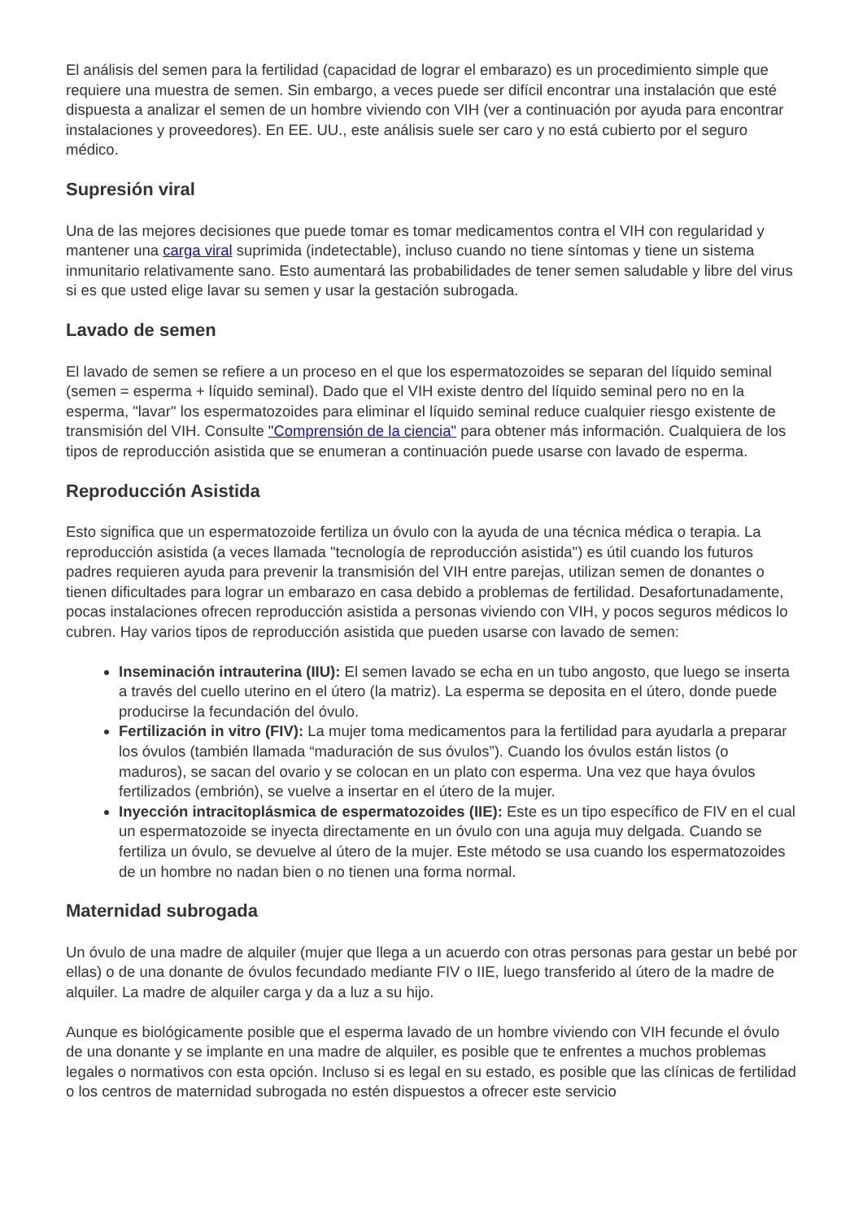El análisis del semen para la fertilidad (capacidad de lograr el embarazo) es un procedimiento simple que requiere una muestra de semen. Sin embargo, a veces puede ser difícil encontrar una instalación que esté dispuesta a analizar el semen de un hombre viviendo con VIH (ver a continuación por ayuda para encontrar instalaciones y proveedores). En EE. UU., este análisis suele ser caro y no está cubierto por el seguro médico.
Supresión viral
Una de las mejores decisiones que puede tomar es tomar medicamentos contra el VIH con regularidad y mantener una carga viral suprimida (indetectable), incluso cuando no tiene síntomas y tiene un sistema inmunitario relativamente sano. Esto aumentará las probabilidades de tener semen saludable y libre del virus si es que usted elige lavar su semen y usar la gestación subrogada.
Lavado de semen
El lavado de semen se refiere a un proceso en el que los espermatozoides se separan del líquido seminal (semen = esperma + líquido seminal). Dado que el VIH existe dentro del líquido seminal pero no en la esperma, "lavar" los espermatozoides para eliminar el líquido seminal reduce cualquier riesgo existente de transmisión del VIH. Consulte "Comprensión de la ciencia" para obtener más información. Cualquiera de los tipos de reproducción asistida que se enumeran a continuación puede usarse con lavado de esperma.
Reproducción Asistida
Esto significa que un espermatozoide fertiliza un óvulo con la ayuda de una técnica médica o terapia. La reproducción asistida (a veces llamada "tecnología de reproducción asistida") es útil cuando los futuros padres requieren ayuda para prevenir la transmisión del VIH entre parejas, utilizan semen de donantes o tienen dificultades para lograr un embarazo en casa debido a problemas de fertilidad. Desafortunadamente, pocas instalaciones ofrecen reproducción asistida a personas viviendo con VIH, y pocos seguros médicos lo cubren. Hay varios tipos de reproducción asistida que pueden usarse con lavado de semen:
Inseminación intrauterina (IIU): El semen lavado se echa en un tubo angosto, que luego se inserta a través del cuello uterino en el útero (la matriz). La esperma se deposita en el útero, donde puede producirse la fecundación del óvulo.
Fertilización in vitro (FIV): La mujer toma medicamentos para la fertilidad para ayudarla a preparar los óvulos (también llamada “maduración de sus óvulos”). Cuando los óvulos están listos (o maduros), se sacan del ovario y se colocan en un plato con esperma. Una vez que haya óvulos fertilizados (embrión), se vuelve a insertar en el útero de la mujer.
Inyección intracitoplásmica de espermatozoides (IIE): Este es un tipo específico de FIV en el cual un espermatozoide se inyecta directamente en un óvulo con una aguja muy delgada. Cuando se fertiliza un óvulo, se devuelve al útero de la mujer. Este método se usa cuando los espermatozoides de un hombre no nadan bien o no tienen una forma normal.
Maternidad subrogada
Un óvulo de una madre de alquiler (mujer que llega a un acuerdo con otras personas para gestar un bebé por ellas) o de una donante de óvulos fecundado mediante FIV o IIE, luego transferido al útero de la madre de alquiler. La madre de alquiler carga y da a luz a su hijo.
Aunque es biológicamente posible que el esperma lavado de un hombre viviendo con VIH fecunde el óvulo de una donante y se implante en una madre de alquiler, es posible que te enfrentes a muchos problemas legales o normativos con esta opción. Incluso si es legal en su estado, es posible que las clínicas de fertilidad o los centros de maternidad subrogada no estén dispuestos a ofrecer este servicio